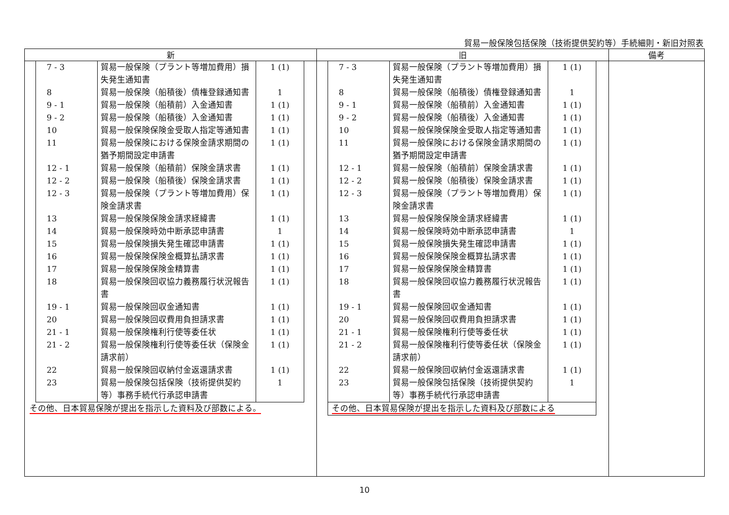貿易一般保険包括保険（技術提供契約等）手続細則・新旧対照表
| 新 | 旧 | 備考 |
| --- | --- | --- |
| / 7 - 3 / 貿易一般保険（プラント等増加費用）損失発生通知書 / 1 (1) / / 8 / 貿易一般保険（船積後）債権登録通知書 / 1 / / 9 - 1 / 貿易一般保険（船積前）入金通知書 / 1 (1) / / 9 - 2 / 貿易一般保険（船積後）入金通知書 / 1 (1) / / 10 / 貿易一般保険保険金受取人指定等通知書 / 1 (1) / / 11 / 貿易一般保険における保険金請求期間の猶予期間設定申請書 / 1 (1) / / 12 - 1 / 貿易一般保険（船積前）保険金請求書 / 1 (1) / / 12 - 2 / 貿易一般保険（船積後）保険金請求書 / 1 (1) / / 12 - 3 / 貿易一般保険（プラント等増加費用）保険金請求書 / 1 (1) / / 13 / 貿易一般保険保険金請求経緯書 / 1 (1) / / 14 / 貿易一般保険時効中断承認申請書 / 1 / / 15 / 貿易一般保険損失発生確認申請書 / 1 (1) / / 16 / 貿易一般保険保険金概算払請求書 / 1 (1) / / 17 / 貿易一般保険保険金精算書 / 1 (1) / / 18 / 貿易一般保険回収協力義務履行状況報告書 / 1 (1) / / 19 - 1 / 貿易一般保険回収金通知書 / 1 (1) / / 20 / 貿易一般保険回収費用負担請求書 / 1 (1) / / 21 - 1 / 貿易一般保険権利行使等委任状 / 1 (1) / / 21 - 2 / 貿易一般保険権利行使等委任状（保険金請求前） / 1 (1) / / 22 / 貿易一般保険回収納付金返還請求書 / 1 (1) / / 23 / 貿易一般保険包括保険（技術提供契約等）事務手続代行承認申請書 / 1 / その他、日本貿易保険が提出を指示した資料及び部数による。 | / 7 - 3 / 貿易一般保険（プラント等増加費用）損失発生通知書 / 1 (1) / / 8 / 貿易一般保険（船積後）債権登録通知書 / 1 / / 9 - 1 / 貿易一般保険（船積前）入金通知書 / 1 (1) / / 9 - 2 / 貿易一般保険（船積後）入金通知書 / 1 (1) / / 10 / 貿易一般保険保険金受取人指定等通知書 / 1 (1) / / 11 / 貿易一般保険における保険金請求期間の猶予期間設定申請書 / 1 (1) / / 12 - 1 / 貿易一般保険（船積前）保険金請求書 / 1 (1) / / 12 - 2 / 貿易一般保険（船積後）保険金請求書 / 1 (1) / / 12 - 3 / 貿易一般保険（プラント等増加費用）保険金請求書 / 1 (1) / / 13 / 貿易一般保険保険金請求経緯書 / 1 (1) / / 14 / 貿易一般保険時効中断承認申請書 / 1 / / 15 / 貿易一般保険損失発生確認申請書 / 1 (1) / / 16 / 貿易一般保険保険金概算払請求書 / 1 (1) / / 17 / 貿易一般保険保険金精算書 / 1 (1) / / 18 / 貿易一般保険回収協力義務履行状況報告書 / 1 (1) / / 19 - 1 / 貿易一般保険回収金通知書 / 1 (1) / / 20 / 貿易一般保険回収費用負担請求書 / 1 (1) / / 21 - 1 / 貿易一般保険権利行使等委任状 / 1 (1) / / 21 - 2 / 貿易一般保険権利行使等委任状（保険金請求前） / 1 (1) / / 22 / 貿易一般保険回収納付金返還請求書 / 1 (1) / / 23 / 貿易一般保険包括保険（技術提供契約等）事務手続代行承認申請書 / 1 / / その他、日本貿易保険が提出を指示した資料及び部数による / / / | |
10